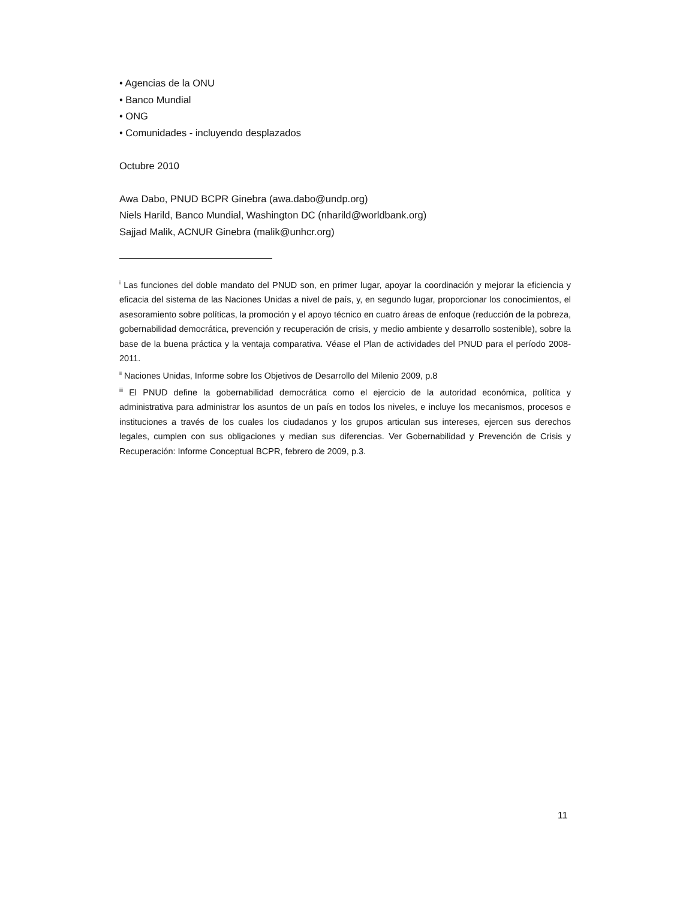• Agencias de la ONU
• Banco Mundial
• ONG
• Comunidades - incluyendo desplazados
Octubre 2010
Awa Dabo, PNUD BCPR Ginebra (awa.dabo@undp.org)
Niels Harild, Banco Mundial, Washington DC (nharild@worldbank.org)
Sajjad Malik, ACNUR Ginebra (malik@unhcr.org)
<sup>i</sup> Las funciones del doble mandato del PNUD son, en primer lugar, apoyar la coordinación y mejorar la eficiencia y eficacia del sistema de las Naciones Unidas a nivel de país, y, en segundo lugar, proporcionar los conocimientos, el asesoramiento sobre políticas, la promoción y el apoyo técnico en cuatro áreas de enfoque (reducción de la pobreza, gobernabilidad democrática, prevención y recuperación de crisis, y medio ambiente y desarrollo sostenible), sobre la base de la buena práctica y la ventaja comparativa. Véase el Plan de actividades del PNUD para el período 2008-2011.
<sup>ii</sup> Naciones Unidas, Informe sobre los Objetivos de Desarrollo del Milenio 2009, p.8
<sup>iii</sup> El PNUD define la gobernabilidad democrática como el ejercicio de la autoridad económica, política y administrativa para administrar los asuntos de un país en todos los niveles, e incluye los mecanismos, procesos e instituciones a través de los cuales los ciudadanos y los grupos articulan sus intereses, ejercen sus derechos legales, cumplen con sus obligaciones y median sus diferencias. Ver Gobernabilidad y Prevención de Crisis y Recuperación: Informe Conceptual BCPR, febrero de 2009, p.3.
11